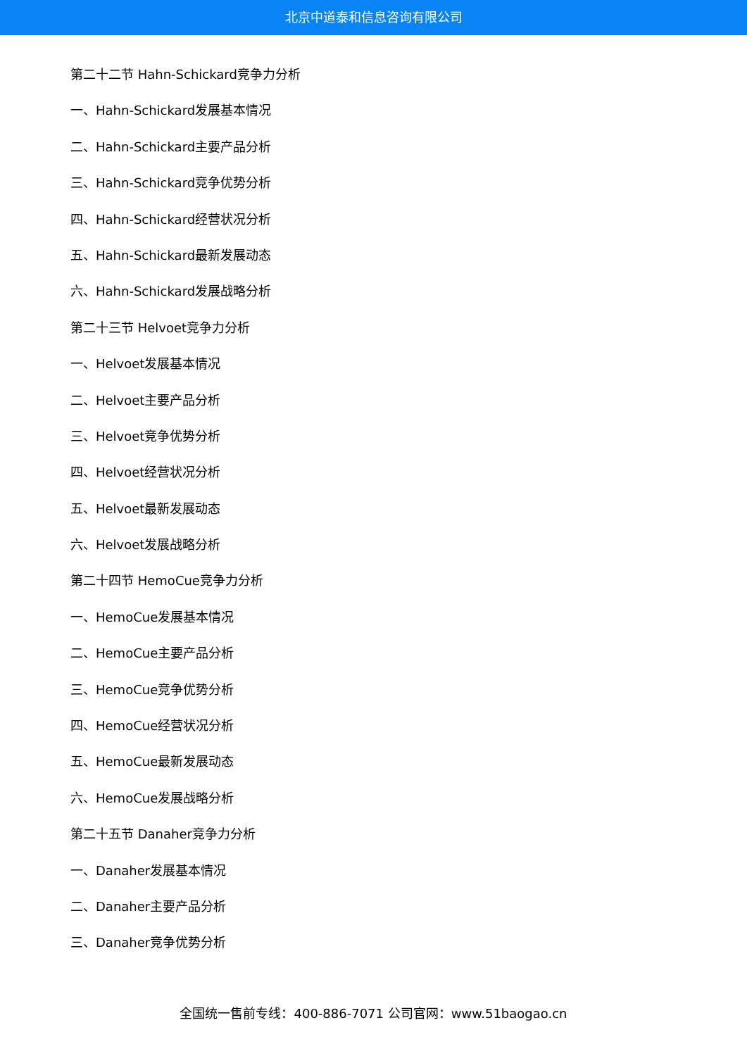北京中道泰和信息咨询有限公司
第二十二节 Hahn-Schickard竞争力分析
一、Hahn-Schickard发展基本情况
二、Hahn-Schickard主要产品分析
三、Hahn-Schickard竞争优势分析
四、Hahn-Schickard经营状况分析
五、Hahn-Schickard最新发展动态
六、Hahn-Schickard发展战略分析
第二十三节 Helvoet竞争力分析
一、Helvoet发展基本情况
二、Helvoet主要产品分析
三、Helvoet竞争优势分析
四、Helvoet经营状况分析
五、Helvoet最新发展动态
六、Helvoet发展战略分析
第二十四节 HemoCue竞争力分析
一、HemoCue发展基本情况
二、HemoCue主要产品分析
三、HemoCue竞争优势分析
四、HemoCue经营状况分析
五、HemoCue最新发展动态
六、HemoCue发展战略分析
第二十五节 Danaher竞争力分析
一、Danaher发展基本情况
二、Danaher主要产品分析
三、Danaher竞争优势分析
全国统一售前专线：400-886-7071 公司官网：www.51baogao.cn